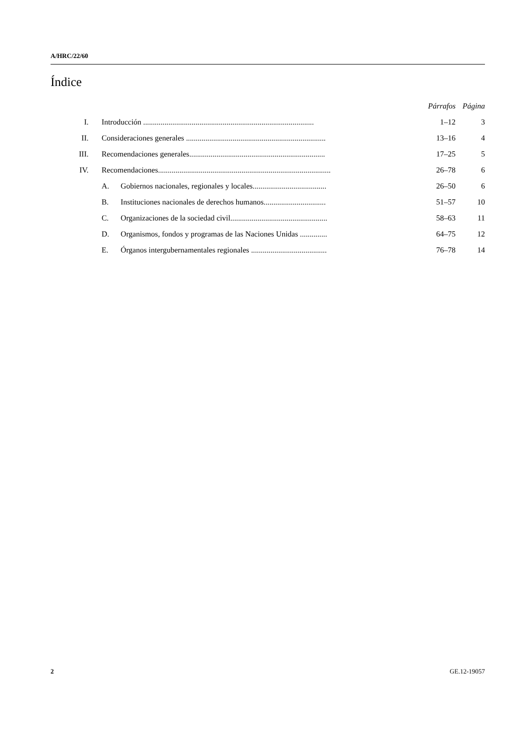A/HRC/22/60
Índice
| | | | Párrafos | Página |
| --- | --- | --- | --- | --- |
| I. | Introducción ........................................................................................ | | 1–12 | 3 |
| II. | Consideraciones generales ........................................................................ | | 13–16 | 4 |
| III. | Recomendaciones generales...................................................................... | | 17–25 | 5 |
| IV. | Recomendaciones......................................................................................... | | 26–78 | 6 |
| | A. | Gobiernos nacionales, regionales y locales...................................... | 26–50 | 6 |
| | B. | Instituciones nacionales de derechos humanos................................ | 51–57 | 10 |
| | C. | Organizaciones de la sociedad civil.................................................. | 58–63 | 11 |
| | D. | Organismos, fondos y programas de las Naciones Unidas .............. | 64–75 | 12 |
| | E. | Órganos intergubernamentales regionales ....................................... | 76–78 | 14 |
2 GE.12-19057